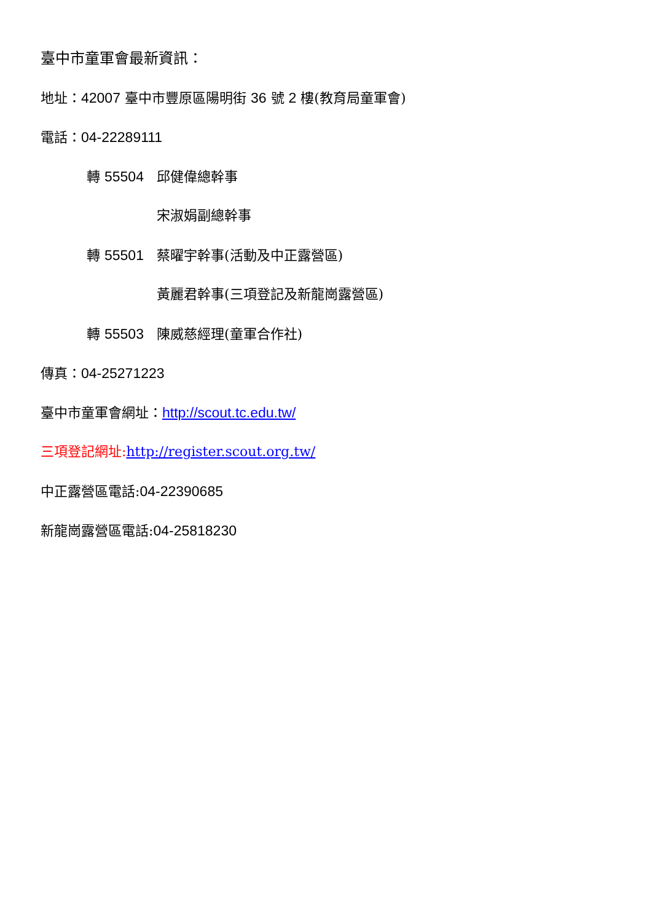臺中市童軍會最新資訊：
地址：42007 臺中市豐原區陽明街 36 號 2 樓(教育局童軍會)
電話：04-22289111
轉 55504 邱健偉總幹事
宋淑娟副總幹事
轉 55501 蔡曜宇幹事(活動及中正露營區)
黃麗君幹事(三項登記及新龍崗露營區)
轉 55503 陳威慈經理(童軍合作社)
傳真：04-25271223
臺中市童軍會網址：http://scout.tc.edu.tw/
三項登記網址: http://register.scout.org.tw/
中正露營區電話:04-22390685
新龍崗露營區電話:04-25818230